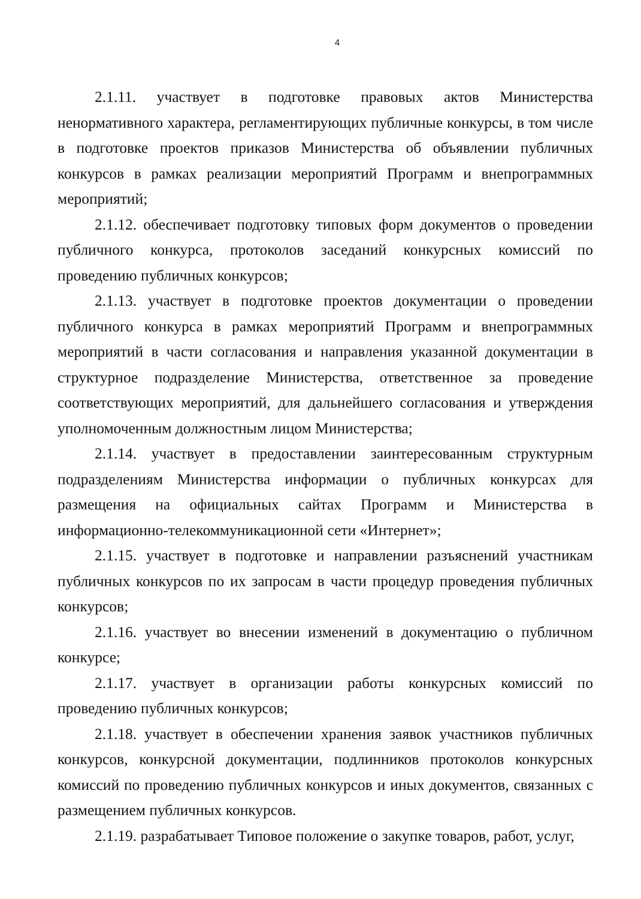4
2.1.11. участвует в подготовке правовых актов Министерства ненормативного характера, регламентирующих публичные конкурсы, в том числе в подготовке проектов приказов Министерства об объявлении публичных конкурсов в рамках реализации мероприятий Программ и внепрограммных мероприятий;
2.1.12. обеспечивает подготовку типовых форм документов о проведении публичного конкурса, протоколов заседаний конкурсных комиссий по проведению публичных конкурсов;
2.1.13. участвует в подготовке проектов документации о проведении публичного конкурса в рамках мероприятий Программ и внепрограммных мероприятий в части согласования и направления указанной документации в структурное подразделение Министерства, ответственное за проведение соответствующих мероприятий, для дальнейшего согласования и утверждения уполномоченным должностным лицом Министерства;
2.1.14. участвует в предоставлении заинтересованным структурным подразделениям Министерства информации о публичных конкурсах для размещения на официальных сайтах Программ и Министерства в информационно-телекоммуникационной сети «Интернет»;
2.1.15. участвует в подготовке и направлении разъяснений участникам публичных конкурсов по их запросам в части процедур проведения публичных конкурсов;
2.1.16. участвует во внесении изменений в документацию о публичном конкурсе;
2.1.17. участвует в организации работы конкурсных комиссий по проведению публичных конкурсов;
2.1.18. участвует в обеспечении хранения заявок участников публичных конкурсов, конкурсной документации, подлинников протоколов конкурсных комиссий по проведению публичных конкурсов и иных документов, связанных с размещением публичных конкурсов.
2.1.19. разрабатывает Типовое положение о закупке товаров, работ, услуг,